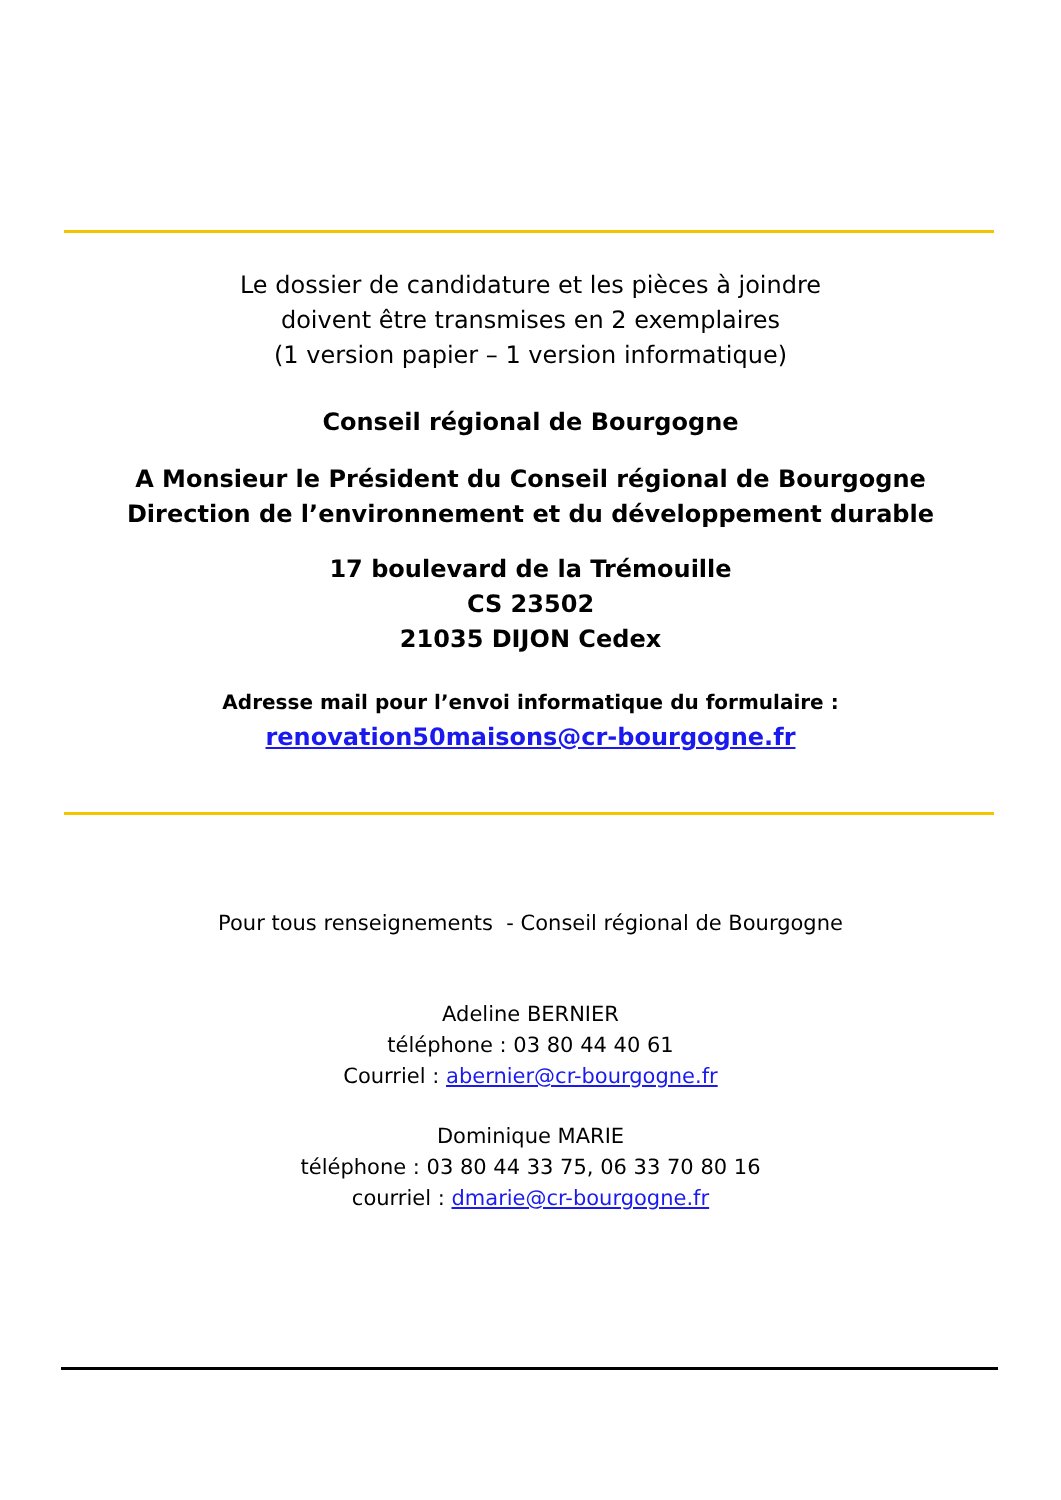Le dossier de candidature et les pièces à joindre
doivent être transmises en 2 exemplaires
(1 version papier – 1 version informatique)
Conseil régional de Bourgogne
A Monsieur le Président du Conseil régional de Bourgogne
Direction de l’environnement et du développement durable
17 boulevard de la Trémouille
CS 23502
21035 DIJON Cedex
Adresse mail pour l’envoi informatique du formulaire :
renovation50maisons@cr-bourgogne.fr
Pour tous renseignements - Conseil régional de Bourgogne
Adeline BERNIER
téléphone : 03 80 44 40 61
Courriel : abernier@cr-bourgogne.fr
Dominique MARIE
téléphone : 03 80 44 33 75, 06 33 70 80 16
courriel : dmarie@cr-bourgogne.fr